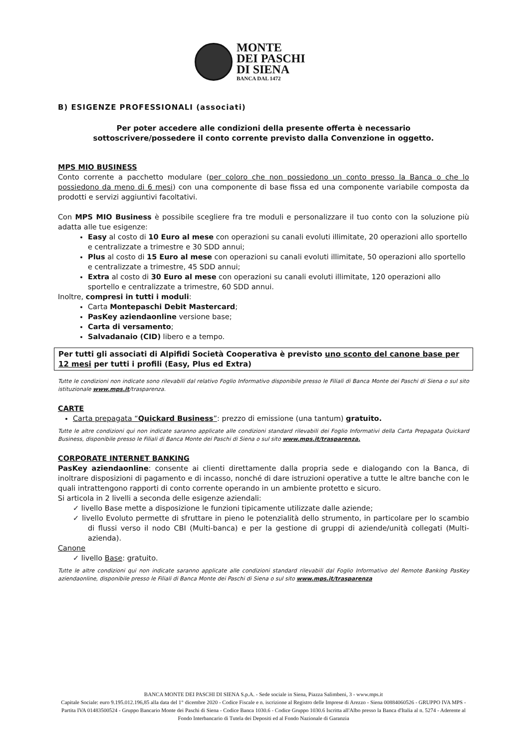MONTE
DEI PASCHI
DI SIENA
BANCA DAL 1472
B) ESIGENZE PROFESSIONALI (associati)
Per poter accedere alle condizioni della presente offerta è necessario
sottoscrivere/possedere il conto corrente previsto dalla Convenzione in oggetto.
MPS MIO BUSINESS
Conto corrente a pacchetto modulare (per coloro che non possiedono un conto presso la Banca o che lo possiedono da meno di 6 mesi) con una componente di base fissa ed una componente variabile composta da prodotti e servizi aggiuntivi facoltativi.
Con MPS MIO Business è possibile scegliere fra tre moduli e personalizzare il tuo conto con la soluzione più adatta alle tue esigenze:
Easy al costo di 10 Euro al mese con operazioni su canali evoluti illimitate, 20 operazioni allo sportello e centralizzate a trimestre e 30 SDD annui;
Plus al costo di 15 Euro al mese con operazioni su canali evoluti illimitate, 50 operazioni allo sportello e centralizzate a trimestre, 45 SDD annui;
Extra al costo di 30 Euro al mese con operazioni su canali evoluti illimitate, 120 operazioni allo sportello e centralizzate a trimestre, 60 SDD annui.
Inoltre, compresi in tutti i moduli:
Carta Montepaschi Debit Mastercard;
PasKey aziendaonline versione base;
Carta di versamento;
Salvadanaio (CID) libero e a tempo.
Per tutti gli associati di Alpifidi Società Cooperativa è previsto uno sconto del canone base per 12 mesi per tutti i profili (Easy, Plus ed Extra)
Tutte le condizioni non indicate sono rilevabili dal relativo Foglio Informativo disponibile presso le Filiali di Banca Monte dei Paschi di Siena o sul sito istituzionale www.mps.it/trasparenza.
CARTE
Carta prepagata “Quickard Business”: prezzo di emissione (una tantum) gratuito.
Tutte le altre condizioni qui non indicate saranno applicate alle condizioni standard rilevabili dei Foglio Informativi della Carta Prepagata Quickard Business, disponibile presso le Filiali di Banca Monte dei Paschi di Siena o sul sito www.mps.it/trasparenza.
CORPORATE INTERNET BANKING
PasKey aziendaonline: consente ai clienti direttamente dalla propria sede e dialogando con la Banca, di inoltrare disposizioni di pagamento e di incasso, nonché di dare istruzioni operative a tutte le altre banche con le quali intrattengono rapporti di conto corrente operando in un ambiente protetto e sicuro.
Si articola in 2 livelli a seconda delle esigenze aziendali:
✓ livello Base mette a disposizione le funzioni tipicamente utilizzate dalle aziende;
✓ livello Evoluto permette di sfruttare in pieno le potenzialità dello strumento, in particolare per lo scambio di flussi verso il nodo CBI (Multi-banca) e per la gestione di gruppi di aziende/unità collegati (Multi-azienda).
Canone
✓ livello Base: gratuito.
Tutte le altre condizioni qui non indicate saranno applicate alle condizioni standard rilevabili dal Foglio Informativo del Remote Banking PasKey aziendaonline, disponibile presso le Filiali di Banca Monte dei Paschi di Siena o sul sito www.mps.it/trasparenza
BANCA MONTE DEI PASCHI DI SIENA S.p.A. - Sede sociale in Siena, Piazza Salimbeni, 3 - www.mps.it
Capitale Sociale: euro 9.195.012.196,85 alla data del 1° dicembre 2020 - Codice Fiscale e n. iscrizione al Registro delle Imprese di Arezzo - Siena 00884060526 - GRUPPO IVA MPS - Partita IVA 01483500524 - Gruppo Bancario Monte dei Paschi di Siena - Codice Banca 1030.6 - Codice Gruppo 1030.6 Iscritta all'Albo presso la Banca d'Italia al n. 5274 - Aderente al Fondo Interbancario di Tutela dei Depositi ed al Fondo Nazionale di Garanzia